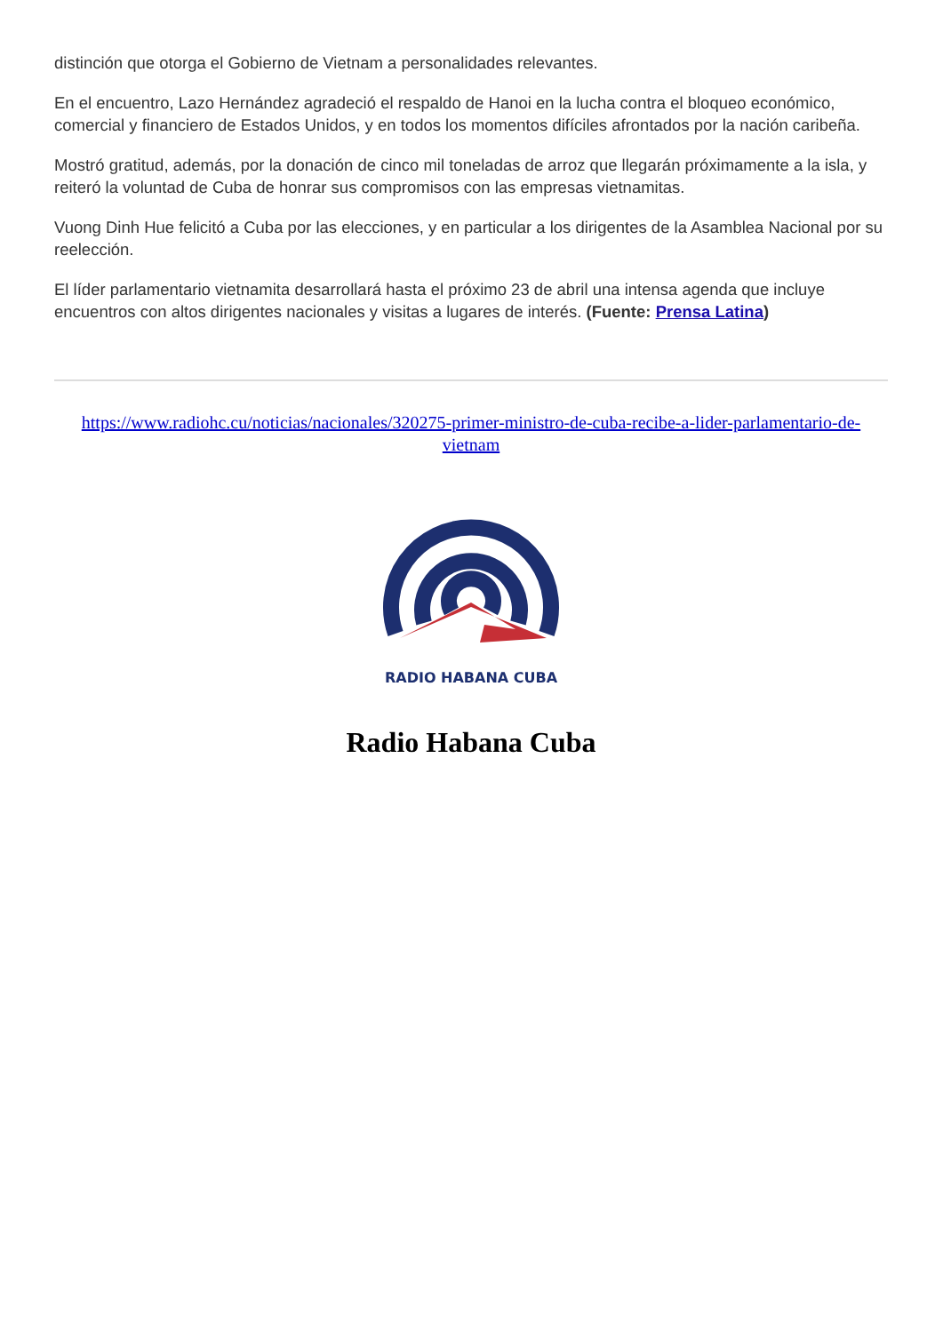distinción que otorga el Gobierno de Vietnam a personalidades relevantes.
En el encuentro, Lazo Hernández agradeció el respaldo de Hanoi en la lucha contra el bloqueo económico, comercial y financiero de Estados Unidos, y en todos los momentos difíciles afrontados por la nación caribeña.
Mostró gratitud, además, por la donación de cinco mil toneladas de arroz que llegarán próximamente a la isla, y reiteró la voluntad de Cuba de honrar sus compromisos con las empresas vietnamitas.
Vuong Dinh Hue felicitó a Cuba por las elecciones, y en particular a los dirigentes de la Asamblea Nacional por su reelección.
El líder parlamentario vietnamita desarrollará hasta el próximo 23 de abril una intensa agenda que incluye encuentros con altos dirigentes nacionales y visitas a lugares de interés. (Fuente: Prensa Latina)
https://www.radiohc.cu/noticias/nacionales/320275-primer-ministro-de-cuba-recibe-a-lider-parlamentario-de-vietnam
RADIO HABANA CUBA
Radio Habana Cuba